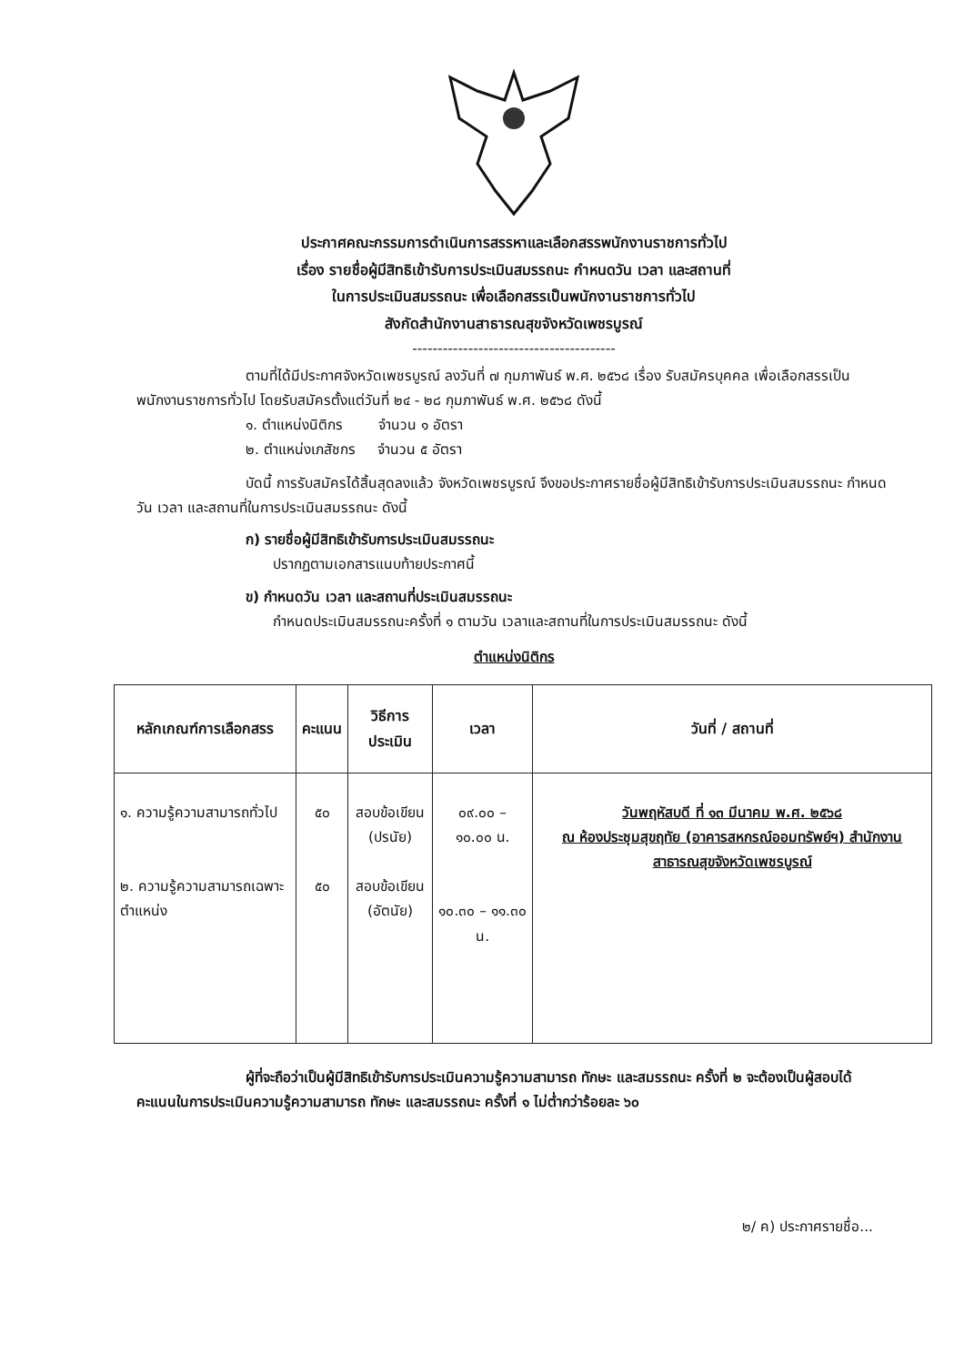ประกาศคณะกรรมการดำเนินการสรรหาและเลือกสรรพนักงานราชการทั่วไป
เรื่อง รายชื่อผู้มีสิทธิเข้ารับการประเมินสมรรถนะ กำหนดวัน เวลา และสถานที่
ในการประเมินสมรรถนะ เพื่อเลือกสรรเป็นพนักงานราชการทั่วไป
สังกัดสำนักงานสาธารณสุขจังหวัดเพชรบูรณ์
----------------------------------------
ตามที่ได้มีประกาศจังหวัดเพชรบูรณ์ ลงวันที่ ๗ กุมภาพันธ์ พ.ศ. ๒๕๖๘ เรื่อง รับสมัครบุคคล เพื่อเลือกสรรเป็นพนักงานราชการทั่วไป โดยรับสมัครตั้งแต่วันที่ ๒๔ - ๒๘ กุมภาพันธ์ พ.ศ. ๒๕๖๘ ดังนี้
๑. ตำแหน่งนิติกร จำนวน ๑ อัตรา
๒. ตำแหน่งเภสัชกร จำนวน ๕ อัตรา
บัดนี้ การรับสมัครได้สิ้นสุดลงแล้ว จังหวัดเพชรบูรณ์ จึงขอประกาศรายชื่อผู้มีสิทธิเข้ารับการประเมินสมรรถนะ กำหนดวัน เวลา และสถานที่ในการประเมินสมรรถนะ ดังนี้
ก) รายชื่อผู้มีสิทธิเข้ารับการประเมินสมรรถนะ
ปรากฏตามเอกสารแนบท้ายประกาศนี้
ข) กำหนดวัน เวลา และสถานที่ประเมินสมรรถนะ
กำหนดประเมินสมรรถนะครั้งที่ ๑ ตามวัน เวลาและสถานที่ในการประเมินสมรรถนะ ดังนี้
ตำแหน่งนิติกร
| หลักเกณฑ์การเลือกสรร | คะแนน | วิธีการประเมิน | เวลา | วันที่ / สถานที่ |
| --- | --- | --- | --- | --- |
| ๑. ความรู้ความสามารถทั่วไป ๒. ความรู้ความสามารถเฉพาะตำแหน่ง | ๕๐ ๕๐ | สอบข้อเขียน (ปรนัย) สอบข้อเขียน (อัตนัย) | ๐๙.๐๐ – ๑๐.๐๐ น. ๑๐.๓๐ – ๑๑.๓๐ น. | วันพฤหัสบดี ที่ ๑๓ มีนาคม พ.ศ. ๒๕๖๘ ณ ห้องประชุมสุขฤทัย (อาคารสหกรณ์ออมทรัพย์ฯ) สำนักงานสาธารณสุขจังหวัดเพชรบูรณ์ |
ผู้ที่จะถือว่าเป็นผู้มีสิทธิเข้ารับการประเมินความรู้ความสามารถ ทักษะ และสมรรถนะ ครั้งที่ ๒ จะต้องเป็นผู้สอบได้คะแนนในการประเมินความรู้ความสามารถ ทักษะ และสมรรถนะ ครั้งที่ ๑ ไม่ต่ำกว่าร้อยละ ๖๐
๒/ ค) ประกาศรายชื่อ...